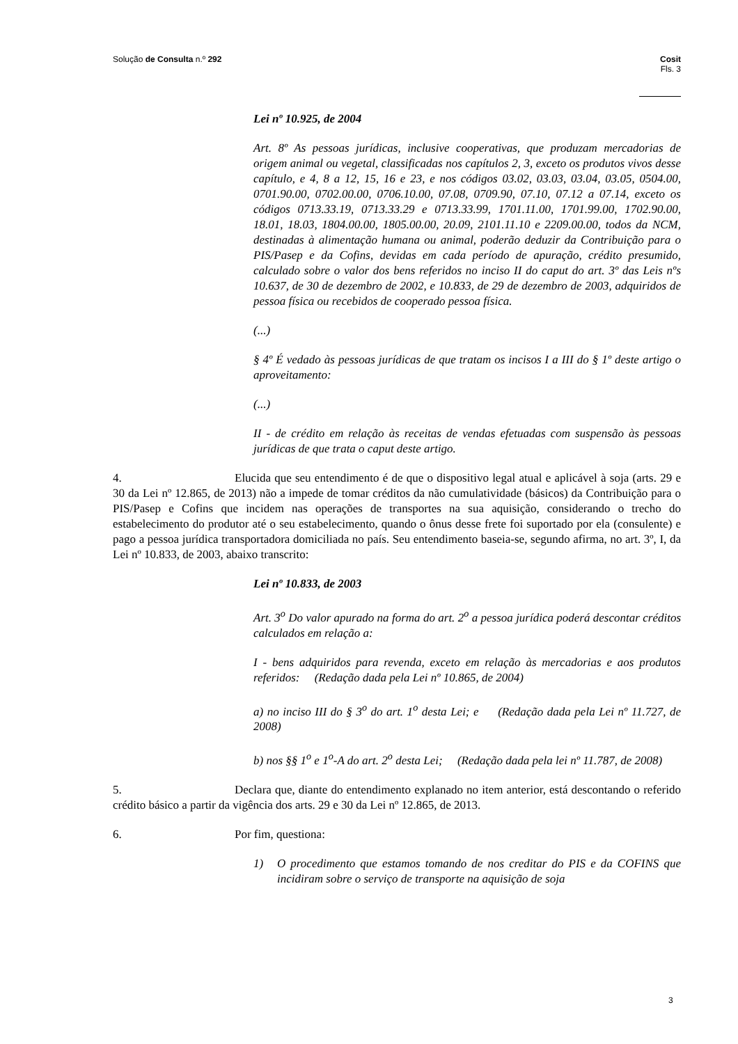Cosit
Fls. 3 Solução de Consulta n.º 292
Lei nº 10.925, de 2004
Art. 8º As pessoas jurídicas, inclusive cooperativas, que produzam mercadorias de origem animal ou vegetal, classificadas nos capítulos 2, 3, exceto os produtos vivos desse capítulo, e 4, 8 a 12, 15, 16 e 23, e nos códigos 03.02, 03.03, 03.04, 03.05, 0504.00, 0701.90.00, 0702.00.00, 0706.10.00, 07.08, 0709.90, 07.10, 07.12 a 07.14, exceto os códigos 0713.33.19, 0713.33.29 e 0713.33.99, 1701.11.00, 1701.99.00, 1702.90.00, 18.01, 18.03, 1804.00.00, 1805.00.00, 20.09, 2101.11.10 e 2209.00.00, todos da NCM, destinadas à alimentação humana ou animal, poderão deduzir da Contribuição para o PIS/Pasep e da Cofins, devidas em cada período de apuração, crédito presumido, calculado sobre o valor dos bens referidos no inciso II do caput do art. 3º das Leis nºs 10.637, de 30 de dezembro de 2002, e 10.833, de 29 de dezembro de 2003, adquiridos de pessoa física ou recebidos de cooperado pessoa física.
(...)
§ 4º É vedado às pessoas jurídicas de que tratam os incisos I a III do § 1º deste artigo o aproveitamento:
(...)
II - de crédito em relação às receitas de vendas efetuadas com suspensão às pessoas jurídicas de que trata o caput deste artigo.
4. Elucida que seu entendimento é de que o dispositivo legal atual e aplicável à soja (arts. 29 e 30 da Lei nº 12.865, de 2013) não a impede de tomar créditos da não cumulatividade (básicos) da Contribuição para o PIS/Pasep e Cofins que incidem nas operações de transportes na sua aquisição, considerando o trecho do estabelecimento do produtor até o seu estabelecimento, quando o ônus desse frete foi suportado por ela (consulente) e pago a pessoa jurídica transportadora domiciliada no país. Seu entendimento baseia-se, segundo afirma, no art. 3º, I, da Lei nº 10.833, de 2003, abaixo transcrito:
Lei nº 10.833, de 2003
Art. 3<sup>o</sup> Do valor apurado na forma do art. 2<sup>o</sup> a pessoa jurídica poderá descontar créditos calculados em relação a:
I - bens adquiridos para revenda, exceto em relação às mercadorias e aos produtos referidos: (Redação dada pela Lei nº 10.865, de 2004)
a) no inciso III do § 3<sup>o</sup> do art. 1<sup>o</sup> desta Lei; e (Redação dada pela Lei nº 11.727, de 2008)
b) nos §§ 1<sup>o</sup> e 1<sup>o</sup>-A do art. 2<sup>o</sup> desta Lei; (Redação dada pela lei nº 11.787, de 2008)
5. Declara que, diante do entendimento explanado no item anterior, está descontando o referido crédito básico a partir da vigência dos arts. 29 e 30 da Lei nº 12.865, de 2013.
6. Por fim, questiona:
1) O procedimento que estamos tomando de nos creditar do PIS e da COFINS que incidiram sobre o serviço de transporte na aquisição de soja
3